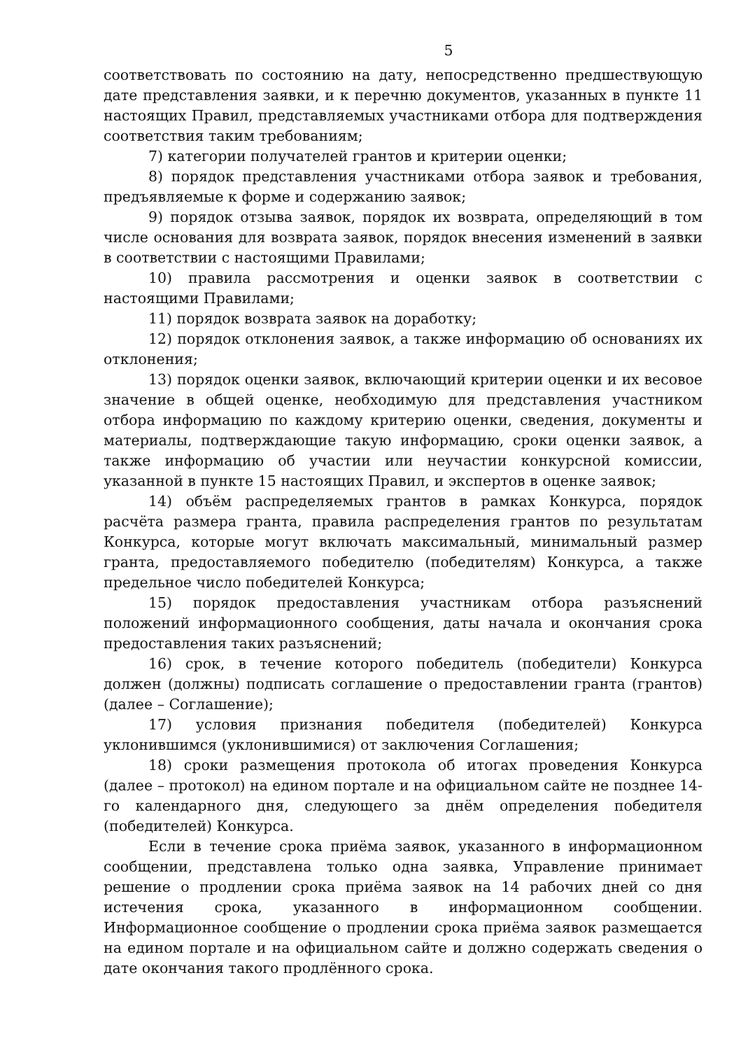5
соответствовать по состоянию на дату, непосредственно предшествующую дате представления заявки, и к перечню документов, указанных в пункте 11 настоящих Правил, представляемых участниками отбора для подтверждения соответствия таким требованиям;
7) категории получателей грантов и критерии оценки;
8) порядок представления участниками отбора заявок и требования, предъявляемые к форме и содержанию заявок;
9) порядок отзыва заявок, порядок их возврата, определяющий в том числе основания для возврата заявок, порядок внесения изменений в заявки в соответствии с настоящими Правилами;
10) правила рассмотрения и оценки заявок в соответствии с настоящими Правилами;
11) порядок возврата заявок на доработку;
12) порядок отклонения заявок, а также информацию об основаниях их отклонения;
13) порядок оценки заявок, включающий критерии оценки и их весовое значение в общей оценке, необходимую для представления участником отбора информацию по каждому критерию оценки, сведения, документы и материалы, подтверждающие такую информацию, сроки оценки заявок, а также информацию об участии или неучастии конкурсной комиссии, указанной в пункте 15 настоящих Правил, и экспертов в оценке заявок;
14) объём распределяемых грантов в рамках Конкурса, порядок расчёта размера гранта, правила распределения грантов по результатам Конкурса, которые могут включать максимальный, минимальный размер гранта, предоставляемого победителю (победителям) Конкурса, а также предельное число победителей Конкурса;
15) порядок предоставления участникам отбора разъяснений положений информационного сообщения, даты начала и окончания срока предоставления таких разъяснений;
16) срок, в течение которого победитель (победители) Конкурса должен (должны) подписать соглашение о предоставлении гранта (грантов) (далее – Соглашение);
17) условия признания победителя (победителей) Конкурса уклонившимся (уклонившимися) от заключения Соглашения;
18) сроки размещения протокола об итогах проведения Конкурса (далее – протокол) на едином портале и на официальном сайте не позднее 14-го календарного дня, следующего за днём определения победителя (победителей) Конкурса.
Если в течение срока приёма заявок, указанного в информационном сообщении, представлена только одна заявка, Управление принимает решение о продлении срока приёма заявок на 14 рабочих дней со дня истечения срока, указанного в информационном сообщении. Информационное сообщение о продлении срока приёма заявок размещается на едином портале и на официальном сайте и должно содержать сведения о дате окончания такого продлённого срока.